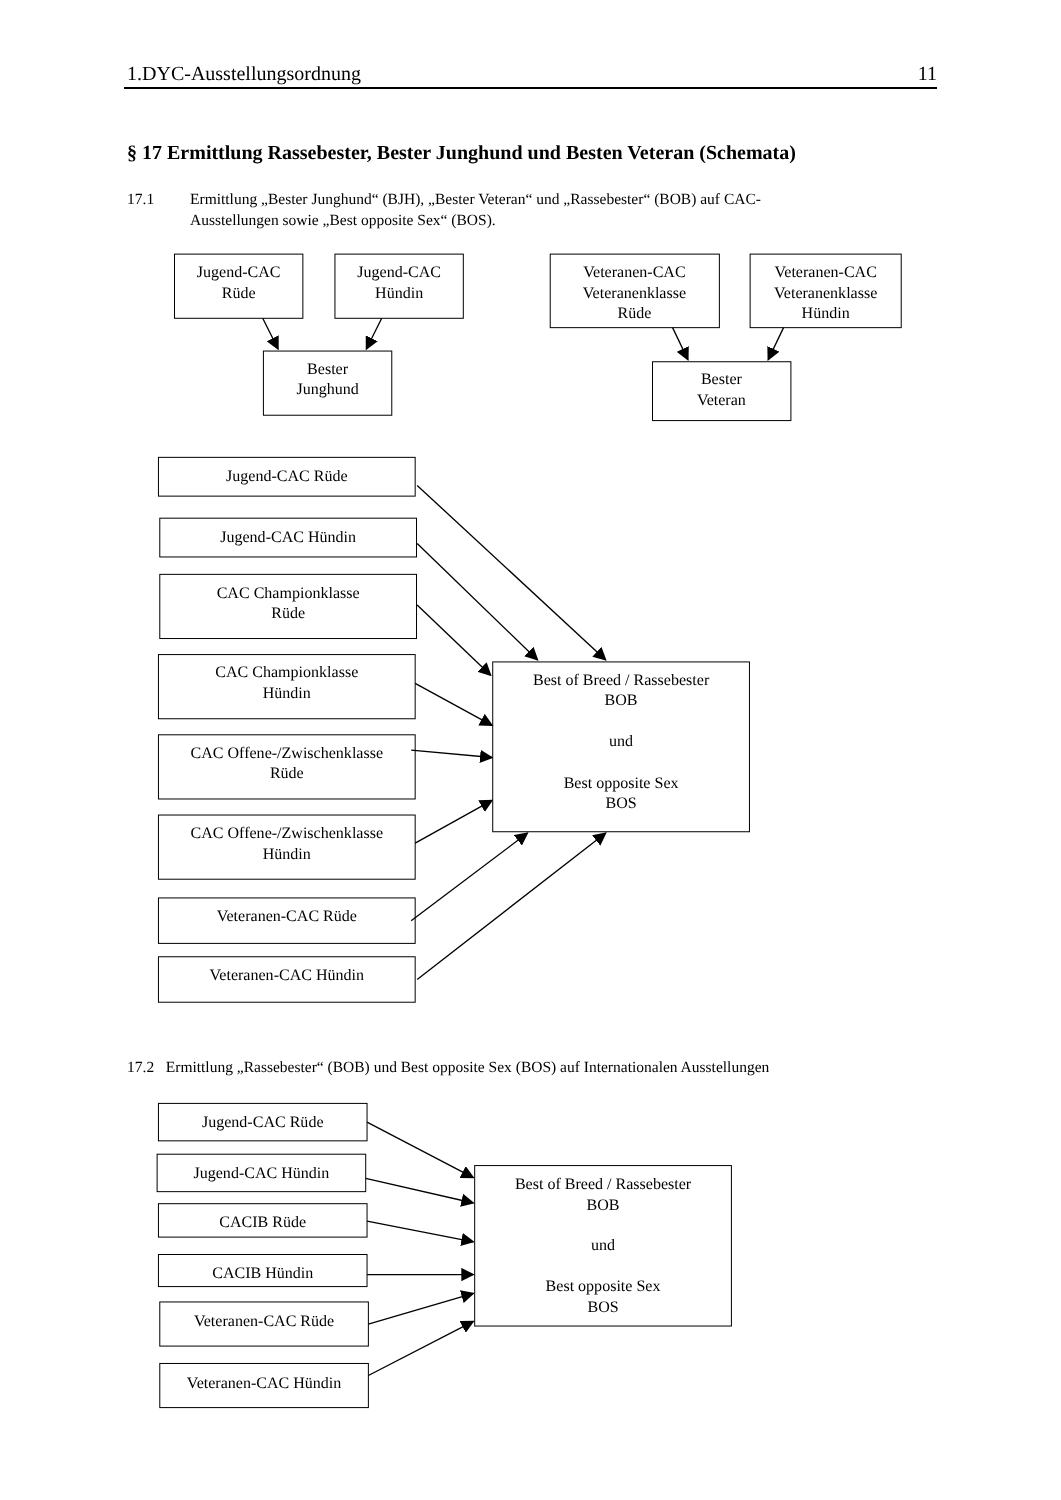1.DYC-Ausstellungsordnung 11
§ 17 Ermittlung Rassebester, Bester Junghund und Besten Veteran (Schemata)
17.1 Ermittlung „Bester Junghund“ (BJH), „Bester Veteran“ und „Rassebester“ (BOB) auf CAC-
Ausstellungen sowie „Best opposite Sex“ (BOS).
Jugend-CAC
Rüde
Jugend-CAC
Hündin
Bester
Junghund
Veteranen-CAC
Veteranenklasse
Rüde
Veteranen-CAC
Veteranenklasse
Hündin
Bester
Veteran
Jugend-CAC Rüde
Jugend-CAC Hündin
CAC Championklasse
Rüde
CAC Championklasse
Hündin
CAC Offene-/Zwischenklasse
Rüde
CAC Offene-/Zwischenklasse
Hündin
Veteranen-CAC Rüde
Veteranen-CAC Hündin
Best of Breed / Rassebester
BOB
und
Best opposite Sex
BOS
17.2 Ermittlung „Rassebester“ (BOB) und Best opposite Sex (BOS) auf Internationalen Ausstellungen
Jugend-CAC Rüde
Jugend-CAC Hündin
CACIB Rüde
CACIB Hündin
Veteranen-CAC Rüde
Veteranen-CAC Hündin
Best of Breed / Rassebester
BOB
und
Best opposite Sex
BOS